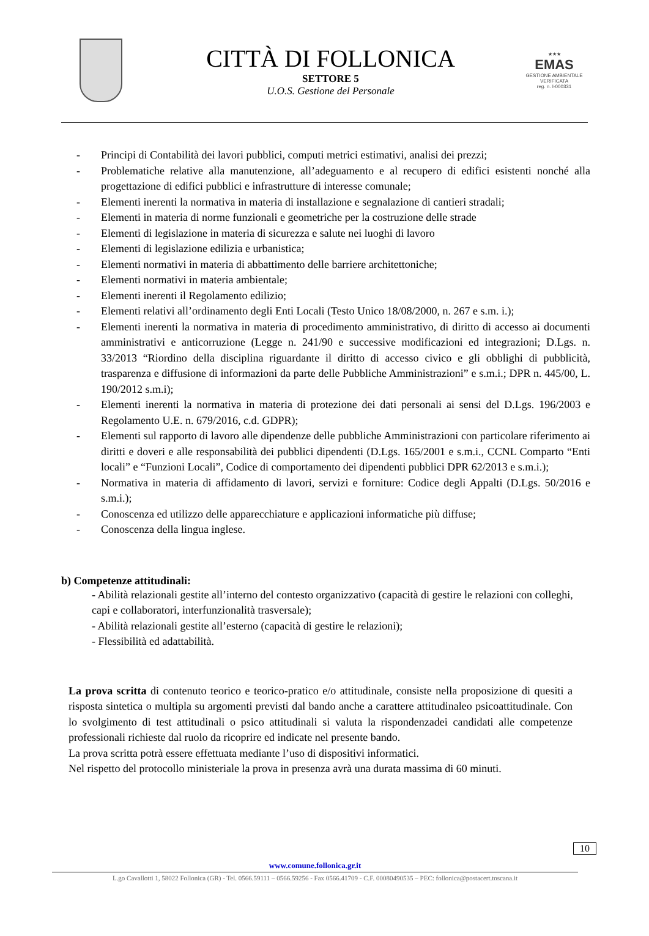CITTÀ DI FOLLONICA
SETTORE 5
U.O.S. Gestione del Personale
★★★
EMAS
GESTIONE AMBIENTALE
VERIFICATA
reg. n. I-000331
- Principi di Contabilità dei lavori pubblici, computi metrici estimativi, analisi dei prezzi;
- Problematiche relative alla manutenzione, all’adeguamento e al recupero di edifici esistenti nonché alla progettazione di edifici pubblici e infrastrutture di interesse comunale;
- Elementi inerenti la normativa in materia di installazione e segnalazione di cantieri stradali;
- Elementi in materia di norme funzionali e geometriche per la costruzione delle strade
- Elementi di legislazione in materia di sicurezza e salute nei luoghi di lavoro
- Elementi di legislazione edilizia e urbanistica;
- Elementi normativi in materia di abbattimento delle barriere architettoniche;
- Elementi normativi in materia ambientale;
- Elementi inerenti il Regolamento edilizio;
- Elementi relativi all’ordinamento degli Enti Locali (Testo Unico 18/08/2000, n. 267 e s.m. i.);
- Elementi inerenti la normativa in materia di procedimento amministrativo, di diritto di accesso ai documenti amministrativi e anticorruzione (Legge n. 241/90 e successive modificazioni ed integrazioni; D.Lgs. n. 33/2013 “Riordino della disciplina riguardante il diritto di accesso civico e gli obblighi di pubblicità, trasparenza e diffusione di informazioni da parte delle Pubbliche Amministrazioni” e s.m.i.; DPR n. 445/00, L. 190/2012 s.m.i);
- Elementi inerenti la normativa in materia di protezione dei dati personali ai sensi del D.Lgs. 196/2003 e Regolamento U.E. n. 679/2016, c.d. GDPR);
- Elementi sul rapporto di lavoro alle dipendenze delle pubbliche Amministrazioni con particolare riferimento ai diritti e doveri e alle responsabilità dei pubblici dipendenti (D.Lgs. 165/2001 e s.m.i., CCNL Comparto “Enti locali” e “Funzioni Locali”, Codice di comportamento dei dipendenti pubblici DPR 62/2013 e s.m.i.);
- Normativa in materia di affidamento di lavori, servizi e forniture: Codice degli Appalti (D.Lgs. 50/2016 e s.m.i.);
- Conoscenza ed utilizzo delle apparecchiature e applicazioni informatiche più diffuse;
- Conoscenza della lingua inglese.
b) Competenze attitudinali:
- Abilità relazionali gestite all’interno del contesto organizzativo (capacità di gestire le relazioni con colleghi, capi e collaboratori, interfunzionalità trasversale);
- Abilità relazionali gestite all’esterno (capacità di gestire le relazioni);
- Flessibilità ed adattabilità.
La prova scritta di contenuto teorico e teorico-pratico e/o attitudinale, consiste nella proposizione di quesiti a risposta sintetica o multipla su argomenti previsti dal bando anche a carattere attitudinaleo psicoattitudinale. Con lo svolgimento di test attitudinali o psico attitudinali si valuta la rispondenzadei candidati alle competenze professionali richieste dal ruolo da ricoprire ed indicate nel presente bando.
La prova scritta potrà essere effettuata mediante l’uso di dispositivi informatici.
Nel rispetto del protocollo ministeriale la prova in presenza avrà una durata massima di 60 minuti.
10
www.comune.follonica.gr.it
L.go Cavallotti 1, 58022 Follonica (GR) - Tel. 0566.59111 – 0566.59256 - Fax 0566.41709 - C.F. 00080490535 – PEC: follonica@postacert.toscana.it